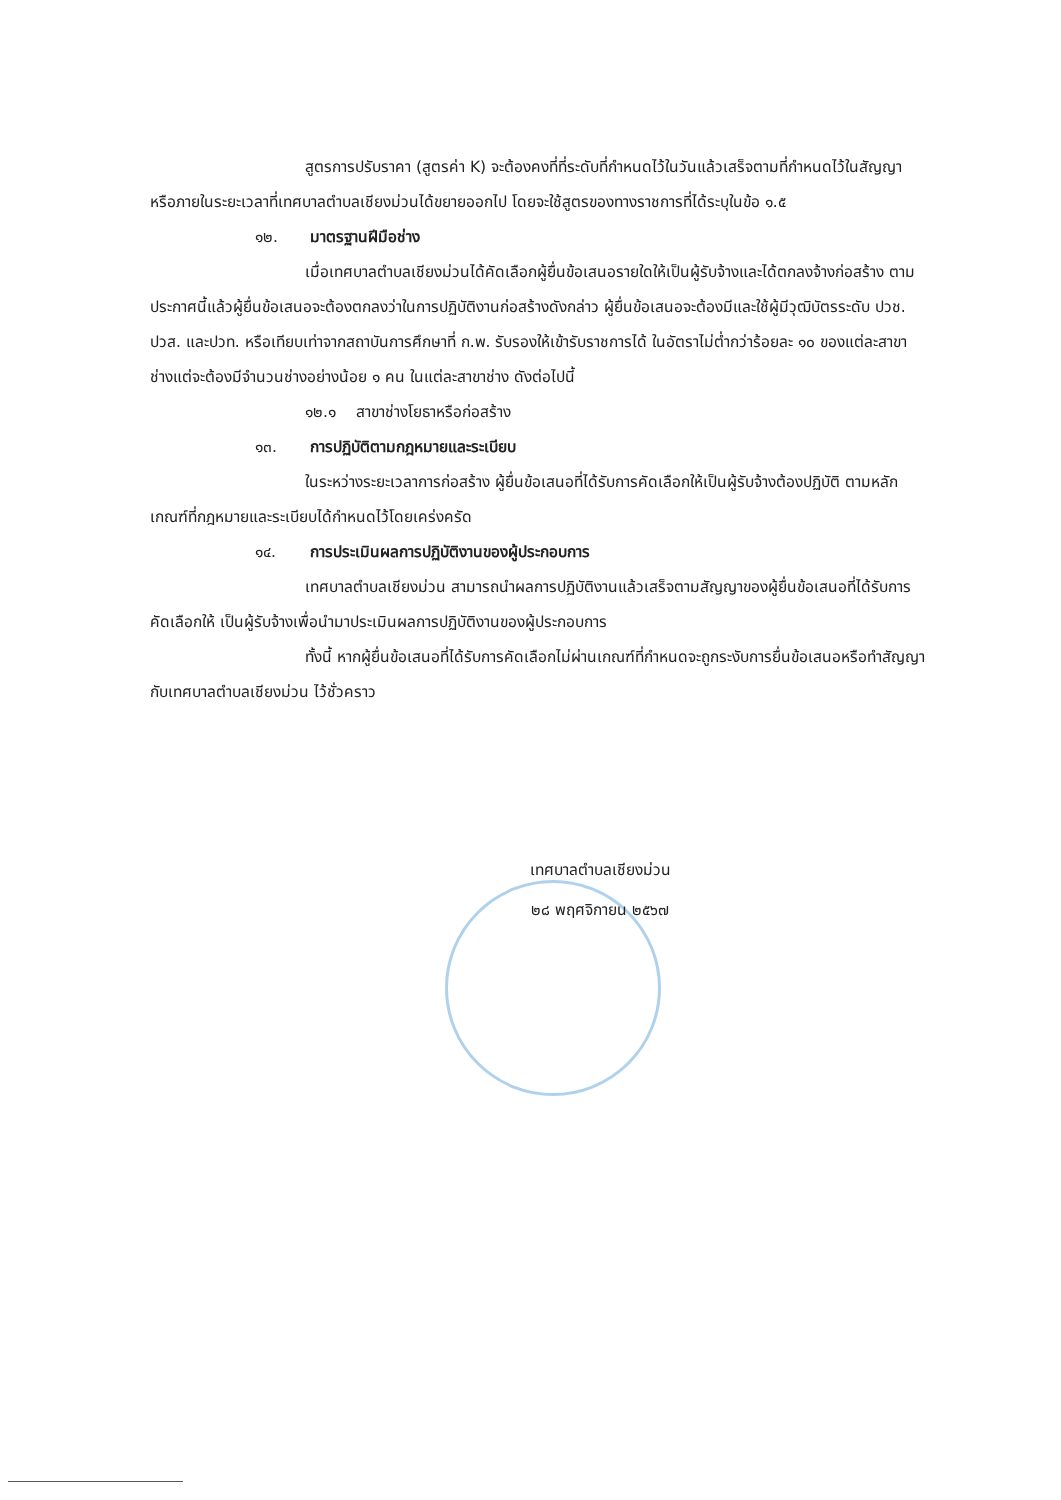สูตรการปรับราคา (สูตรค่า K) จะต้องคงที่ที่ระดับที่กำหนดไว้ในวันแล้วเสร็จตามที่กำหนดไว้ในสัญญา หรือภายในระยะเวลาที่เทศบาลตำบลเชียงม่วนได้ขยายออกไป โดยจะใช้สูตรของทางราชการที่ได้ระบุในข้อ ๑.๕
๑๒. มาตรฐานฝีมือช่าง
เมื่อเทศบาลตำบลเชียงม่วนได้คัดเลือกผู้ยื่นข้อเสนอรายใดให้เป็นผู้รับจ้างและได้ตกลงจ้างก่อสร้าง ตามประกาศนี้แล้วผู้ยื่นข้อเสนอจะต้องตกลงว่าในการปฏิบัติงานก่อสร้างดังกล่าว ผู้ยื่นข้อเสนอจะต้องมีและใช้ผู้มีวุฒิบัตรระดับ ปวช. ปวส. และปวท. หรือเทียบเท่าจากสถาบันการศึกษาที่ ก.พ. รับรองให้เข้ารับราชการได้ ในอัตราไม่ต่ำกว่าร้อยละ ๑๐ ของแต่ละสาขาช่างแต่จะต้องมีจำนวนช่างอย่างน้อย ๑ คน ในแต่ละสาขาช่าง ดังต่อไปนี้
๑๒.๑ สาขาช่างโยธาหรือก่อสร้าง
๑๓. การปฏิบัติตามกฎหมายและระเบียบ
ในระหว่างระยะเวลาการก่อสร้าง ผู้ยื่นข้อเสนอที่ได้รับการคัดเลือกให้เป็นผู้รับจ้างต้องปฏิบัติ ตามหลักเกณฑ์ที่กฎหมายและระเบียบได้กำหนดไว้โดยเคร่งครัด
๑๔. การประเมินผลการปฏิบัติงานของผู้ประกอบการ
เทศบาลตำบลเชียงม่วน สามารถนำผลการปฏิบัติงานแล้วเสร็จตามสัญญาของผู้ยื่นข้อเสนอที่ได้รับการคัดเลือกให้ เป็นผู้รับจ้างเพื่อนำมาประเมินผลการปฏิบัติงานของผู้ประกอบการ
ทั้งนี้ หากผู้ยื่นข้อเสนอที่ได้รับการคัดเลือกไม่ผ่านเกณฑ์ที่กำหนดจะถูกระงับการยื่นข้อเสนอหรือทำสัญญากับเทศบาลตำบลเชียงม่วน ไว้ชั่วคราว
เทศบาลตำบลเชียงม่วน
๒๘ พฤศจิกายน ๒๕๖๗